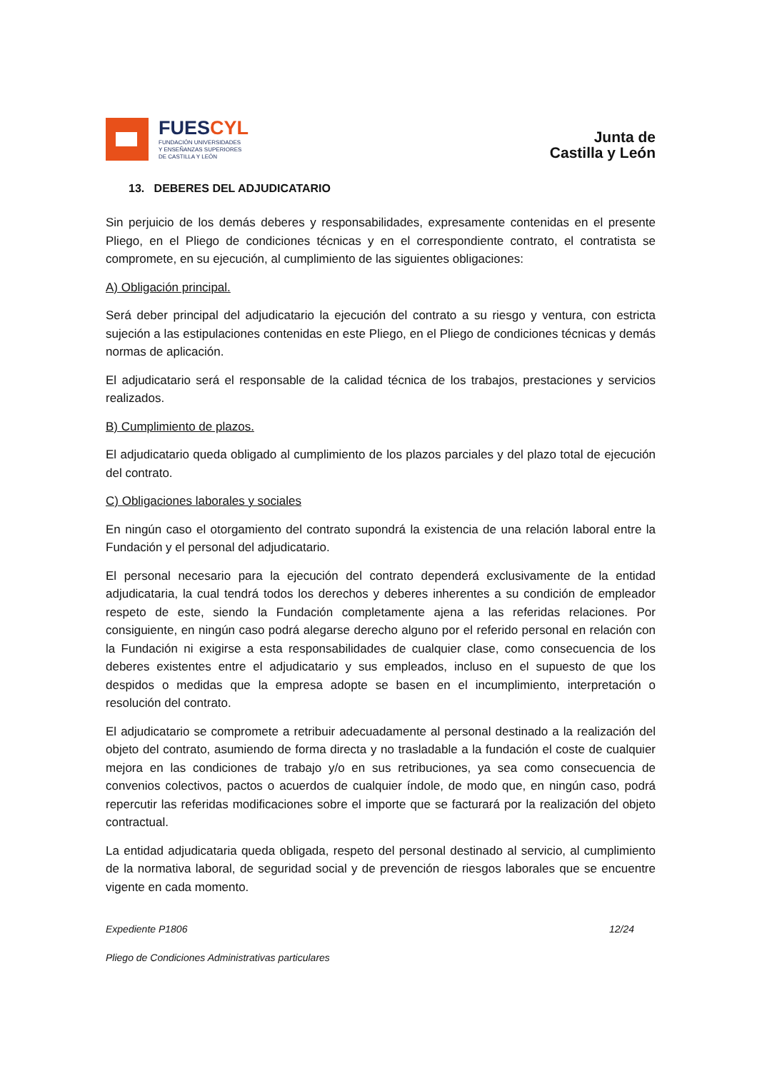FUESCYL
FUNDACIÓN UNIVERSIDADES
Y ENSEÑANZAS SUPERIORES
DE CASTILLA Y LEÓN
Junta de
Castilla y León
13. DEBERES DEL ADJUDICATARIO
Sin perjuicio de los demás deberes y responsabilidades, expresamente contenidas en el presente Pliego, en el Pliego de condiciones técnicas y en el correspondiente contrato, el contratista se compromete, en su ejecución, al cumplimiento de las siguientes obligaciones:
A) Obligación principal.
Será deber principal del adjudicatario la ejecución del contrato a su riesgo y ventura, con estricta sujeción a las estipulaciones contenidas en este Pliego, en el Pliego de condiciones técnicas y demás normas de aplicación.
El adjudicatario será el responsable de la calidad técnica de los trabajos, prestaciones y servicios realizados.
B) Cumplimiento de plazos.
El adjudicatario queda obligado al cumplimiento de los plazos parciales y del plazo total de ejecución del contrato.
C) Obligaciones laborales y sociales
En ningún caso el otorgamiento del contrato supondrá la existencia de una relación laboral entre la Fundación y el personal del adjudicatario.
El personal necesario para la ejecución del contrato dependerá exclusivamente de la entidad adjudicataria, la cual tendrá todos los derechos y deberes inherentes a su condición de empleador respeto de este, siendo la Fundación completamente ajena a las referidas relaciones. Por consiguiente, en ningún caso podrá alegarse derecho alguno por el referido personal en relación con la Fundación ni exigirse a esta responsabilidades de cualquier clase, como consecuencia de los deberes existentes entre el adjudicatario y sus empleados, incluso en el supuesto de que los despidos o medidas que la empresa adopte se basen en el incumplimiento, interpretación o resolución del contrato.
El adjudicatario se compromete a retribuir adecuadamente al personal destinado a la realización del objeto del contrato, asumiendo de forma directa y no trasladable a la fundación el coste de cualquier mejora en las condiciones de trabajo y/o en sus retribuciones, ya sea como consecuencia de convenios colectivos, pactos o acuerdos de cualquier índole, de modo que, en ningún caso, podrá repercutir las referidas modificaciones sobre el importe que se facturará por la realización del objeto contractual.
La entidad adjudicataria queda obligada, respeto del personal destinado al servicio, al cumplimiento de la normativa laboral, de seguridad social y de prevención de riesgos laborales que se encuentre vigente en cada momento.
Expediente P1806 12/24
Pliego de Condiciones Administrativas particulares